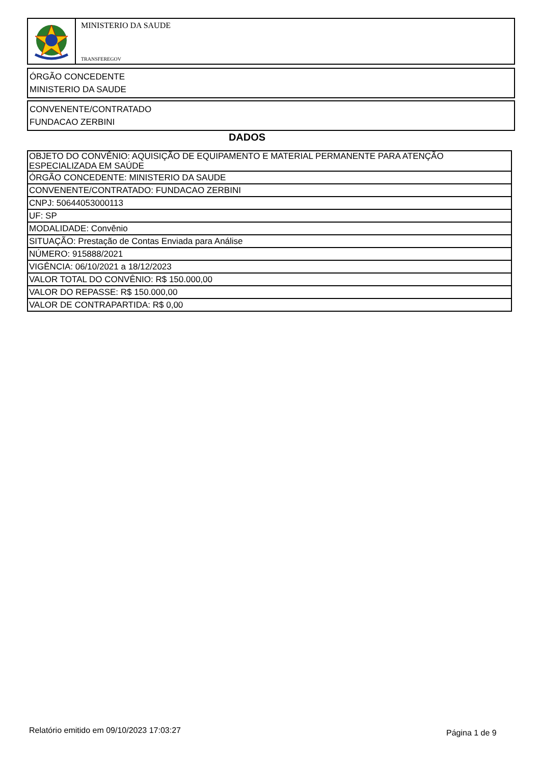MINISTERIO DA SAUDE
TRANSFEREGOV
ÓRGÃO CONCEDENTE
MINISTERIO DA SAUDE
CONVENENTE/CONTRATADO
FUNDACAO ZERBINI
DADOS
| OBJETO DO CONVÊNIO: AQUISIÇÃO DE EQUIPAMENTO E MATERIAL PERMANENTE PARA ATENÇÃO ESPECIALIZADA EM SAÚDE |
| ÓRGÃO CONCEDENTE: MINISTERIO DA SAUDE |
| CONVENENTE/CONTRATADO: FUNDACAO ZERBINI |
| CNPJ: 50644053000113 |
| UF: SP |
| MODALIDADE: Convênio |
| SITUAÇÃO: Prestação de Contas Enviada para Análise |
| NÚMERO: 915888/2021 |
| VIGÊNCIA: 06/10/2021 a 18/12/2023 |
| VALOR TOTAL DO CONVÊNIO: R$ 150.000,00 |
| VALOR DO REPASSE: R$ 150.000,00 |
| VALOR DE CONTRAPARTIDA: R$ 0,00 |
Relatório emitido em 09/10/2023 17:03:27
Página 1 de 9